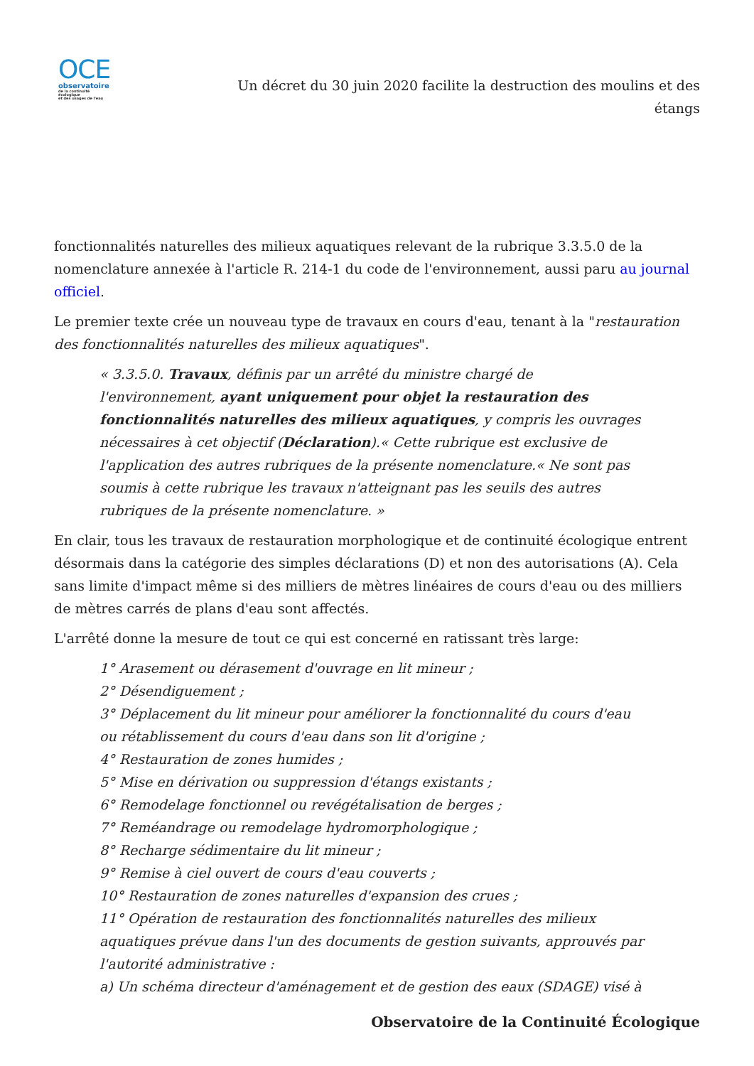OCE
observatoire
de la continuité écologique
et des usages de l'eau
Un décret du 30 juin 2020 facilite la destruction des moulins et des étangs
fonctionnalités naturelles des milieux aquatiques relevant de la rubrique 3.3.5.0 de la nomenclature annexée à l'article R. 214-1 du code de l'environnement, aussi paru au journal officiel.
Le premier texte crée un nouveau type de travaux en cours d'eau, tenant à la "restauration des fonctionnalités naturelles des milieux aquatiques".
« 3.3.5.0. Travaux, définis par un arrêté du ministre chargé de l'environnement, ayant uniquement pour objet la restauration des fonctionnalités naturelles des milieux aquatiques, y compris les ouvrages nécessaires à cet objectif (Déclaration).« Cette rubrique est exclusive de l'application des autres rubriques de la présente nomenclature.« Ne sont pas soumis à cette rubrique les travaux n'atteignant pas les seuils des autres rubriques de la présente nomenclature. »
En clair, tous les travaux de restauration morphologique et de continuité écologique entrent désormais dans la catégorie des simples déclarations (D) et non des autorisations (A). Cela sans limite d'impact même si des milliers de mètres linéaires de cours d'eau ou des milliers de mètres carrés de plans d'eau sont affectés.
L'arrêté donne la mesure de tout ce qui est concerné en ratissant très large:
1° Arasement ou dérasement d'ouvrage en lit mineur ;
2° Désendiguement ;
3° Déplacement du lit mineur pour améliorer la fonctionnalité du cours d'eau ou rétablissement du cours d'eau dans son lit d'origine ;
4° Restauration de zones humides ;
5° Mise en dérivation ou suppression d'étangs existants ;
6° Remodelage fonctionnel ou revégétalisation de berges ;
7° Reméandrage ou remodelage hydromorphologique ;
8° Recharge sédimentaire du lit mineur ;
9° Remise à ciel ouvert de cours d'eau couverts ;
10° Restauration de zones naturelles d'expansion des crues ;
11° Opération de restauration des fonctionnalités naturelles des milieux aquatiques prévue dans l'un des documents de gestion suivants, approuvés par l'autorité administrative :
a) Un schéma directeur d'aménagement et de gestion des eaux (SDAGE) visé à
Observatoire de la Continuité Écologique